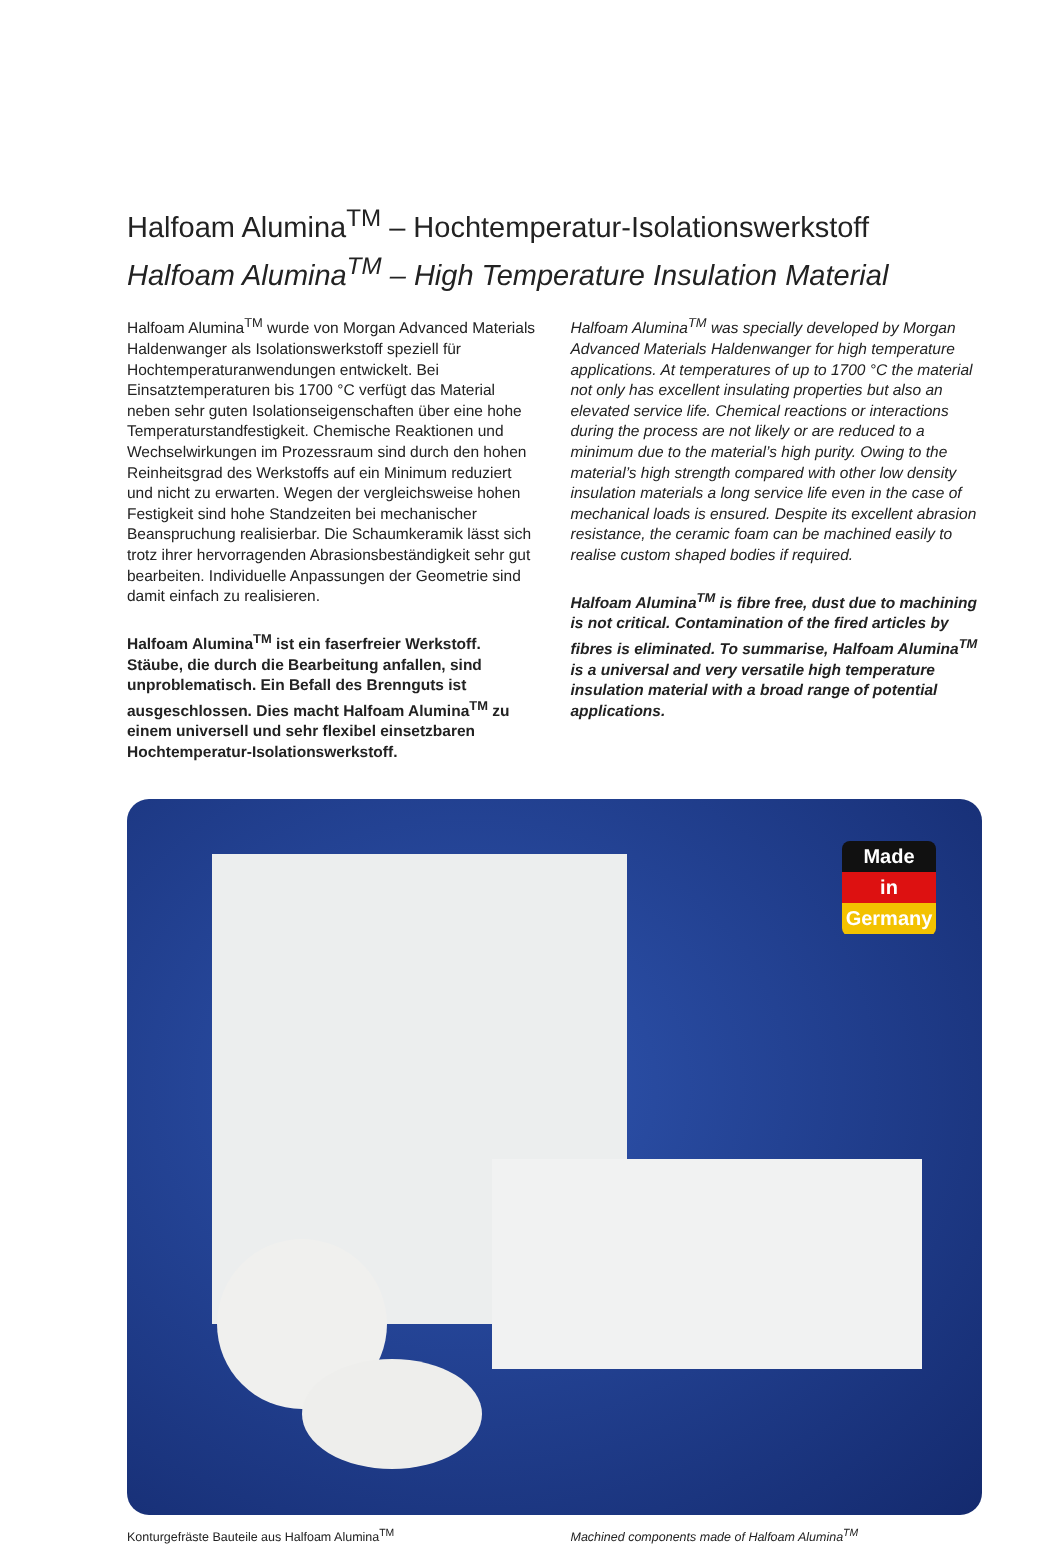Halfoam Alumina<sup>TM</sup> – Hochtemperatur-Isolationswerkstoff
Halfoam Alumina<sup>TM</sup> – High Temperature Insulation Material
Halfoam Alumina<sup>TM</sup> wurde von Morgan Advanced Materials Haldenwanger als Isolationswerkstoff speziell für Hochtemperaturanwendungen entwickelt. Bei Einsatztemperaturen bis 1700 °C verfügt das Material neben sehr guten Isolationseigenschaften über eine hohe Temperaturstandfestigkeit. Chemische Reaktionen und Wechselwirkungen im Prozessraum sind durch den hohen Reinheitsgrad des Werkstoffs auf ein Minimum reduziert und nicht zu erwarten. Wegen der vergleichsweise hohen Festigkeit sind hohe Standzeiten bei mechanischer Beanspruchung realisierbar. Die Schaumkeramik lässt sich trotz ihrer hervorragenden Abrasionsbeständigkeit sehr gut bearbeiten. Individuelle Anpassungen der Geometrie sind damit einfach zu realisieren.
Halfoam Alumina<sup>TM</sup> ist ein faserfreier Werkstoff. Stäube, die durch die Bearbeitung anfallen, sind unproblematisch. Ein Befall des Brennguts ist ausgeschlossen. Dies macht Halfoam Alumina<sup>TM</sup> zu einem universell und sehr flexibel einsetzbaren Hochtemperatur-Isolationswerkstoff.
Halfoam Alumina<sup>TM</sup> was specially developed by Morgan Advanced Materials Haldenwanger for high temperature applications. At temperatures of up to 1700 °C the material not only has excellent insulating properties but also an elevated service life. Chemical reactions or interactions during the process are not likely or are reduced to a minimum due to the material’s high purity. Owing to the material’s high strength compared with other low density insulation materials a long service life even in the case of mechanical loads is ensured. Despite its excellent abrasion resistance, the ceramic foam can be machined easily to realise custom shaped bodies if required.
Halfoam Alumina<sup>TM</sup> is fibre free, dust due to machining is not critical. Contamination of the fired articles by fibres is eliminated. To summarise, Halfoam Alumina<sup>TM</sup> is a universal and very versatile high temperature insulation material with a broad range of potential applications.
Made
in
Germany
Konturgefräste Bauteile aus Halfoam Alumina<sup>TM</sup>
Machined components made of Halfoam Alumina<sup>TM</sup>